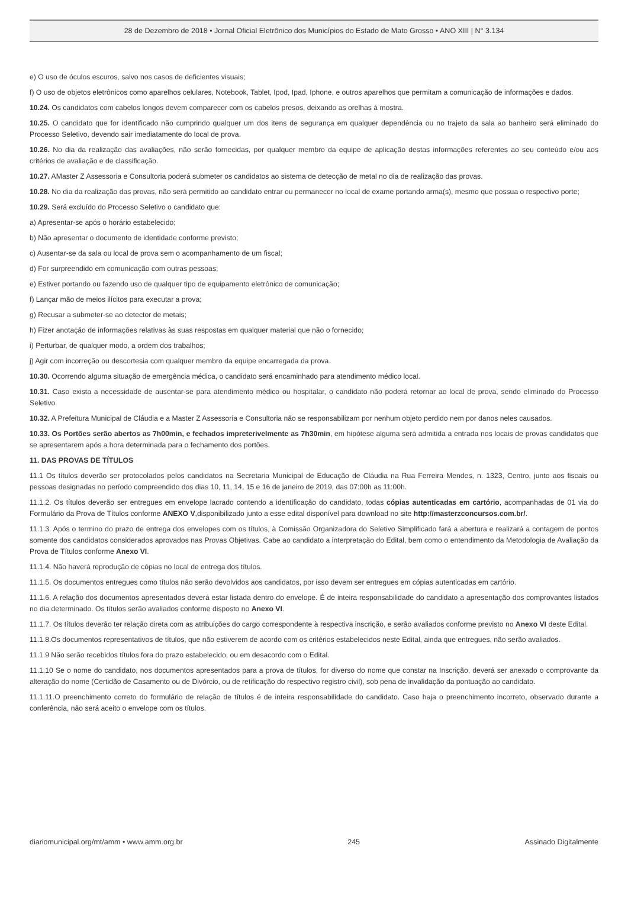28 de Dezembro de 2018 • Jornal Oficial Eletrônico dos Municípios do Estado de Mato Grosso • ANO XIII | N° 3.134
e) O uso de óculos escuros, salvo nos casos de deficientes visuais;
f) O uso de objetos eletrônicos como aparelhos celulares, Notebook, Tablet, Ipod, Ipad, Iphone, e outros aparelhos que permitam a comunicação de informações e dados.
10.24. Os candidatos com cabelos longos devem comparecer com os cabelos presos, deixando as orelhas à mostra.
10.25. O candidato que for identificado não cumprindo qualquer um dos itens de segurança em qualquer dependência ou no trajeto da sala ao banheiro será eliminado do Processo Seletivo, devendo sair imediatamente do local de prova.
10.26. No dia da realização das avaliações, não serão fornecidas, por qualquer membro da equipe de aplicação destas informações referentes ao seu conteúdo e/ou aos critérios de avaliação e de classificação.
10.27. AMaster Z Assessoria e Consultoria poderá submeter os candidatos ao sistema de detecção de metal no dia de realização das provas.
10.28. No dia da realização das provas, não será permitido ao candidato entrar ou permanecer no local de exame portando arma(s), mesmo que possua o respectivo porte;
10.29. Será excluído do Processo Seletivo o candidato que:
a) Apresentar-se após o horário estabelecido;
b) Não apresentar o documento de identidade conforme previsto;
c) Ausentar-se da sala ou local de prova sem o acompanhamento de um fiscal;
d) For surpreendido em comunicação com outras pessoas;
e) Estiver portando ou fazendo uso de qualquer tipo de equipamento eletrônico de comunicação;
f) Lançar mão de meios ilícitos para executar a prova;
g) Recusar a submeter-se ao detector de metais;
h) Fizer anotação de informações relativas às suas respostas em qualquer material que não o fornecido;
i) Perturbar, de qualquer modo, a ordem dos trabalhos;
j) Agir com incorreção ou descortesia com qualquer membro da equipe encarregada da prova.
10.30. Ocorrendo alguma situação de emergência médica, o candidato será encaminhado para atendimento médico local.
10.31. Caso exista a necessidade de ausentar-se para atendimento médico ou hospitalar, o candidato não poderá retornar ao local de prova, sendo eliminado do Processo Seletivo.
10.32. A Prefeitura Municipal de Cláudia e a Master Z Assessoria e Consultoria não se responsabilizam por nenhum objeto perdido nem por danos neles causados.
10.33. Os Portões serão abertos as 7h00min, e fechados impreterivelmente as 7h30min, em hipótese alguma será admitida a entrada nos locais de provas candidatos que se apresentarem após a hora determinada para o fechamento dos portões.
11. DAS PROVAS DE TÍTULOS
11.1 Os títulos deverão ser protocolados pelos candidatos na Secretaria Municipal de Educação de Cláudia na Rua Ferreira Mendes, n. 1323, Centro, junto aos fiscais ou pessoas designadas no período compreendido dos dias 10, 11, 14, 15 e 16 de janeiro de 2019, das 07:00h as 11:00h.
11.1.2. Os títulos deverão ser entregues em envelope lacrado contendo a identificação do candidato, todas cópias autenticadas em cartório, acompanhadas de 01 via do Formulário da Prova de Títulos conforme ANEXO V,disponibilizado junto a esse edital disponível para download no site http://masterzconcursos.com.br/.
11.1.3. Após o termino do prazo de entrega dos envelopes com os títulos, à Comissão Organizadora do Seletivo Simplificado fará a abertura e realizará a contagem de pontos somente dos candidatos considerados aprovados nas Provas Objetivas. Cabe ao candidato a interpretação do Edital, bem como o entendimento da Metodologia de Avaliação da Prova de Títulos conforme Anexo VI.
11.1.4. Não haverá reprodução de cópias no local de entrega dos títulos.
11.1.5. Os documentos entregues como títulos não serão devolvidos aos candidatos, por isso devem ser entregues em cópias autenticadas em cartório.
11.1.6. A relação dos documentos apresentados deverá estar listada dentro do envelope. É de inteira responsabilidade do candidato a apresentação dos comprovantes listados no dia determinado. Os títulos serão avaliados conforme disposto no Anexo VI.
11.1.7. Os títulos deverão ter relação direta com as atribuições do cargo correspondente à respectiva inscrição, e serão avaliados conforme previsto no Anexo VI deste Edital.
11.1.8.Os documentos representativos de títulos, que não estiverem de acordo com os critérios estabelecidos neste Edital, ainda que entregues, não serão avaliados.
11.1.9 Não serão recebidos títulos fora do prazo estabelecido, ou em desacordo com o Edital.
11.1.10 Se o nome do candidato, nos documentos apresentados para a prova de títulos, for diverso do nome que constar na Inscrição, deverá ser anexado o comprovante da alteração do nome (Certidão de Casamento ou de Divórcio, ou de retificação do respectivo registro civil), sob pena de invalidação da pontuação ao candidato.
11.1.11.O preenchimento correto do formulário de relação de títulos é de inteira responsabilidade do candidato. Caso haja o preenchimento incorreto, observado durante a conferência, não será aceito o envelope com os títulos.
diariomunicipal.org/mt/amm • www.amm.org.br 245 Assinado Digitalmente